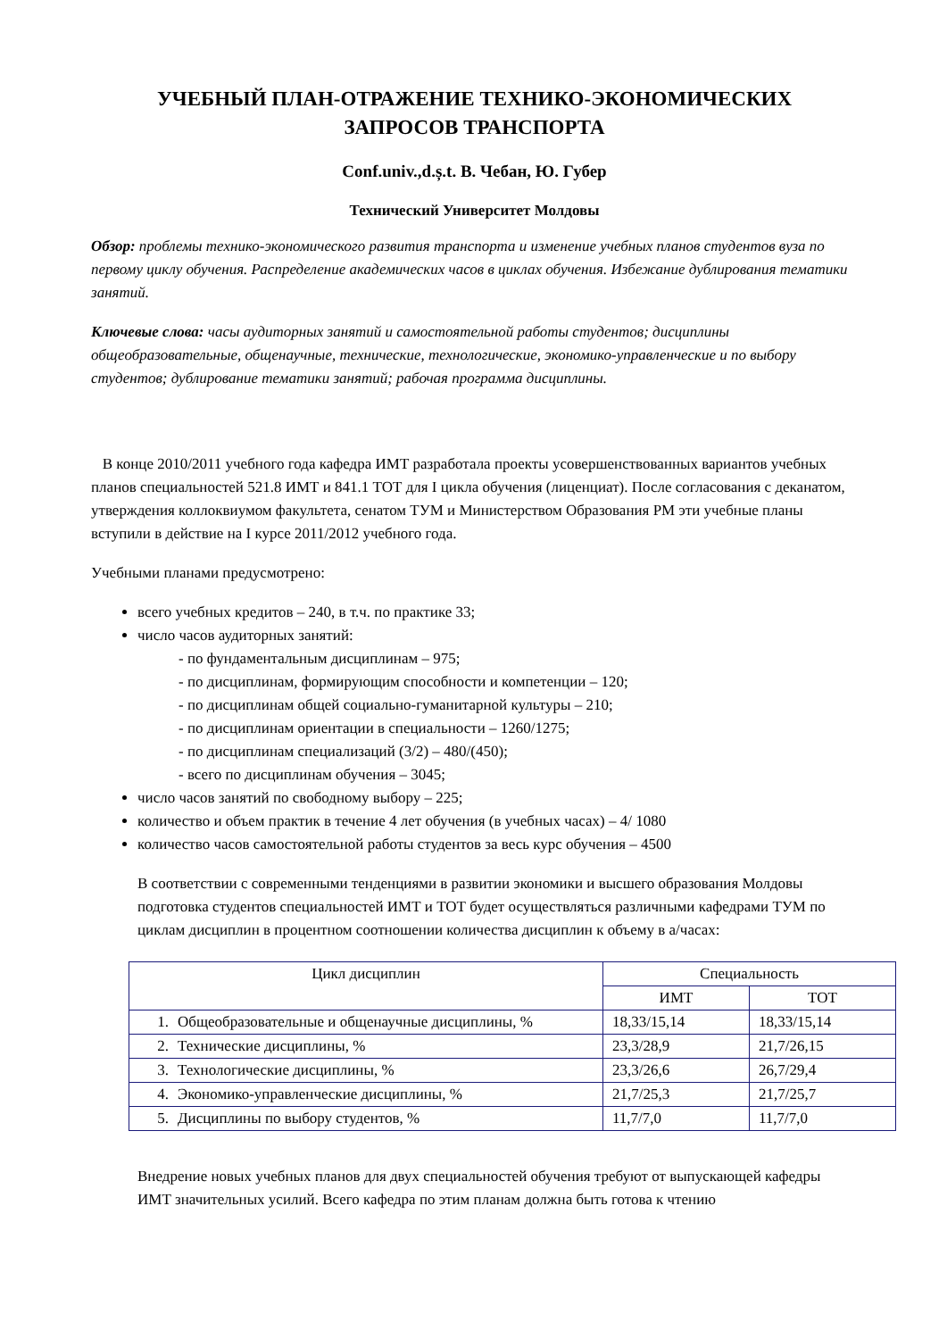УЧЕБНЫЙ ПЛАН-ОТРАЖЕНИЕ ТЕХНИКО-ЭКОНОМИЧЕСКИХ
ЗАПРОСОВ ТРАНСПОРТА
Conf.univ.,d.ș.t. В. Чебан, Ю. Губер
Технический Университет Молдовы
Обзор: проблемы технико-экономического развития транспорта и изменение учебных планов студентов вуза по первому циклу обучения. Распределение академических часов в циклах обучения. Избежание дублирования тематики занятий.
Ключевые слова: часы аудиторных занятий и самостоятельной работы студентов; дисциплины общеобразовательные, общенаучные, технические, технологические, экономико-управленческие и по выбору студентов; дублирование тематики занятий; рабочая программа дисциплины.
В конце 2010/2011 учебного года кафедра ИМТ разработала проекты усовершенствованных вариантов учебных планов специальностей 521.8 ИМТ и 841.1 ТОТ для I цикла обучения (лиценциат). После согласования с деканатом, утверждения коллоквиумом факультета, сенатом ТУМ и Министерством Образования РМ эти учебные планы вступили в действие на I курсе 2011/2012 учебного года.
Учебными планами предусмотрено:
всего учебных кредитов – 240, в т.ч. по практике 33;
число часов аудиторных занятий:
- по фундаментальным дисциплинам – 975;
- по дисциплинам, формирующим способности и компетенции – 120;
- по дисциплинам общей социально-гуманитарной культуры – 210;
- по дисциплинам ориентации в специальности – 1260/1275;
- по дисциплинам специализаций (3/2) – 480/(450);
- всего по дисциплинам обучения – 3045;
число часов занятий по свободному выбору – 225;
количество и объем практик в течение 4 лет обучения (в учебных часах) – 4/ 1080
количество часов самостоятельной работы студентов за весь курс обучения – 4500
В соответствии с современными тенденциями в развитии экономики и высшего образования Молдовы подготовка студентов специальностей ИМТ и ТОТ будет осуществляться различными кафедрами ТУМ по циклам дисциплин в процентном соотношении количества дисциплин к объему в а/часах:
| Цикл дисциплин | Специальность | |
| --- | --- | --- |
| | ИМТ | ТОТ |
| 1. Общеобразовательные и общенаучные дисциплины, % | 18,33/15,14 | 18,33/15,14 |
| 2. Технические дисциплины, % | 23,3/28,9 | 21,7/26,15 |
| 3. Технологические дисциплины, % | 23,3/26,6 | 26,7/29,4 |
| 4. Экономико-управленческие дисциплины, % | 21,7/25,3 | 21,7/25,7 |
| 5. Дисциплины по выбору студентов, % | 11,7/7,0 | 11,7/7,0 |
Внедрение новых учебных планов для двух специальностей обучения требуют от выпускающей кафедры ИМТ значительных усилий. Всего кафедра по этим планам должна быть готова к чтению